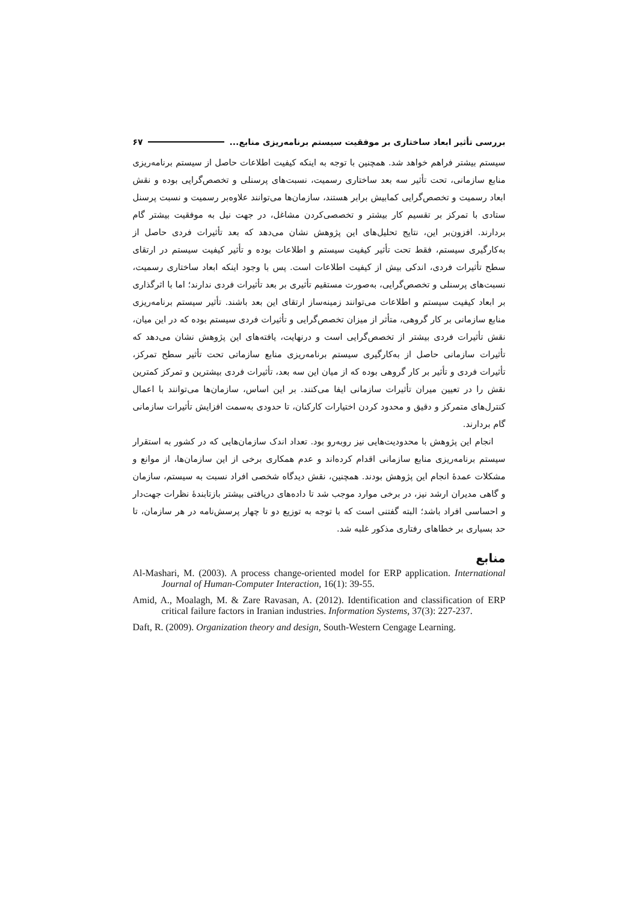بررسی تأثیر ابعاد ساختاری بر موفقیت سیستم برنامه‌ریزی منابع... ۶۷
سیستم بیشتر فراهم خواهد شد. همچنین با توجه به اینکه کیفیت اطلاعات حاصل از سیستم برنامه‌ریزی منابع سازمانی، تحت تأثیر سه بعد ساختاری رسمیت، نسبت‌های پرسنلی و تخصص‌گرایی بوده و نقش ابعاد رسمیت و تخصص‌گرایی کمابیش برابر هستند، سازمان‌ها می‌توانند علاوه‌بر رسمیت و نسبت پرسنل ستادی با تمرکز بر تقسیم کار بیشتر و تخصصی‌کردن مشاغل، در جهت نیل به موفقیت بیشتر گام بردارند. افزون‌بر این، نتایج تحلیل‌های این پژوهش نشان می‌دهد که بعد تأثیرات فردی حاصل از به‌کارگیری سیستم، فقط تحت تأثیر کیفیت سیستم و اطلاعات بوده و تأثیر کیفیت سیستم در ارتقای سطح تأثیرات فردی، اندکی بیش از کیفیت اطلاعات است. پس با وجود اینکه ابعاد ساختاری رسمیت، نسبت‌های پرسنلی و تخصص‌گرایی، به‌صورت مستقیم تأثیری بر بعد تأثیرات فردی ندارند؛ اما با اثرگذاری بر ابعاد کیفیت سیستم و اطلاعات می‌توانند زمینه‌ساز ارتقای این بعد باشند. تأثیر سیستم برنامه‌ریزی منابع سازمانی بر کار گروهی، متأثر از میزان تخصص‌گرایی و تأثیرات فردی سیستم بوده که در این میان، نقش تأثیرات فردی بیشتر از تخصص‌گرایی است و درنهایت، یافته‌های این پژوهش نشان می‌دهد که تأثیرات سازمانی حاصل از به‌کارگیری سیستم برنامه‌ریزی منابع سازماتی تحت تأثیر سطح تمرکز، تأثیرات فردی و تأثیر بر کار گروهی بوده که از میان این سه بعد، تأثیرات فردی بیشترین و تمرکز کمترین نقش را در تعیین میران تأثیرات سازمانی ایفا می‌کنند. بر این اساس، سازمان‌ها می‌توانند با اعمال کنترل‌های متمرکز و دقیق و محدود کردن اختیارات کارکنان، تا حدودی به‌سمت افزایش تأثیرات سازمانی گام بردارند.
انجام این پژوهش با محدودیت‌هایی نیز روبه‌رو بود. تعداد اندک سازمان‌هایی که در کشور به استقرار سیستم برنامه‌ریزی منابع سازمانی اقدام کرده‌اند و عدم همکاری برخی از این سازمان‌ها، از موانع و مشکلات عمدهٔ انجام این پژوهش بودند. همچنین، نقش دیدگاه شخصی افراد نسبت به سیستم، سازمان و گاهی مدیران ارشد نیز، در برخی موارد موجب شد تا داده‌های دریافتی بیشتر بازتابندهٔ نظرات جهت‌دار و احساسی افراد باشد؛ البته گفتنی است که با توجه به توزیع دو تا چهار پرسش‌نامه در هر سازمان، تا حد بسیاری بر خطاهای رفتاری مذکور غلبه شد.
منابع
Al-Mashari, M. (2003). A process change-oriented model for ERP application. International Journal of Human-Computer Interaction, 16(1): 39-55.
Amid, A., Moalagh, M. & Zare Ravasan, A. (2012). Identification and classification of ERP critical failure factors in Iranian industries. Information Systems, 37(3): 227-237.
Daft, R. (2009). Organization theory and design, South-Western Cengage Learning.